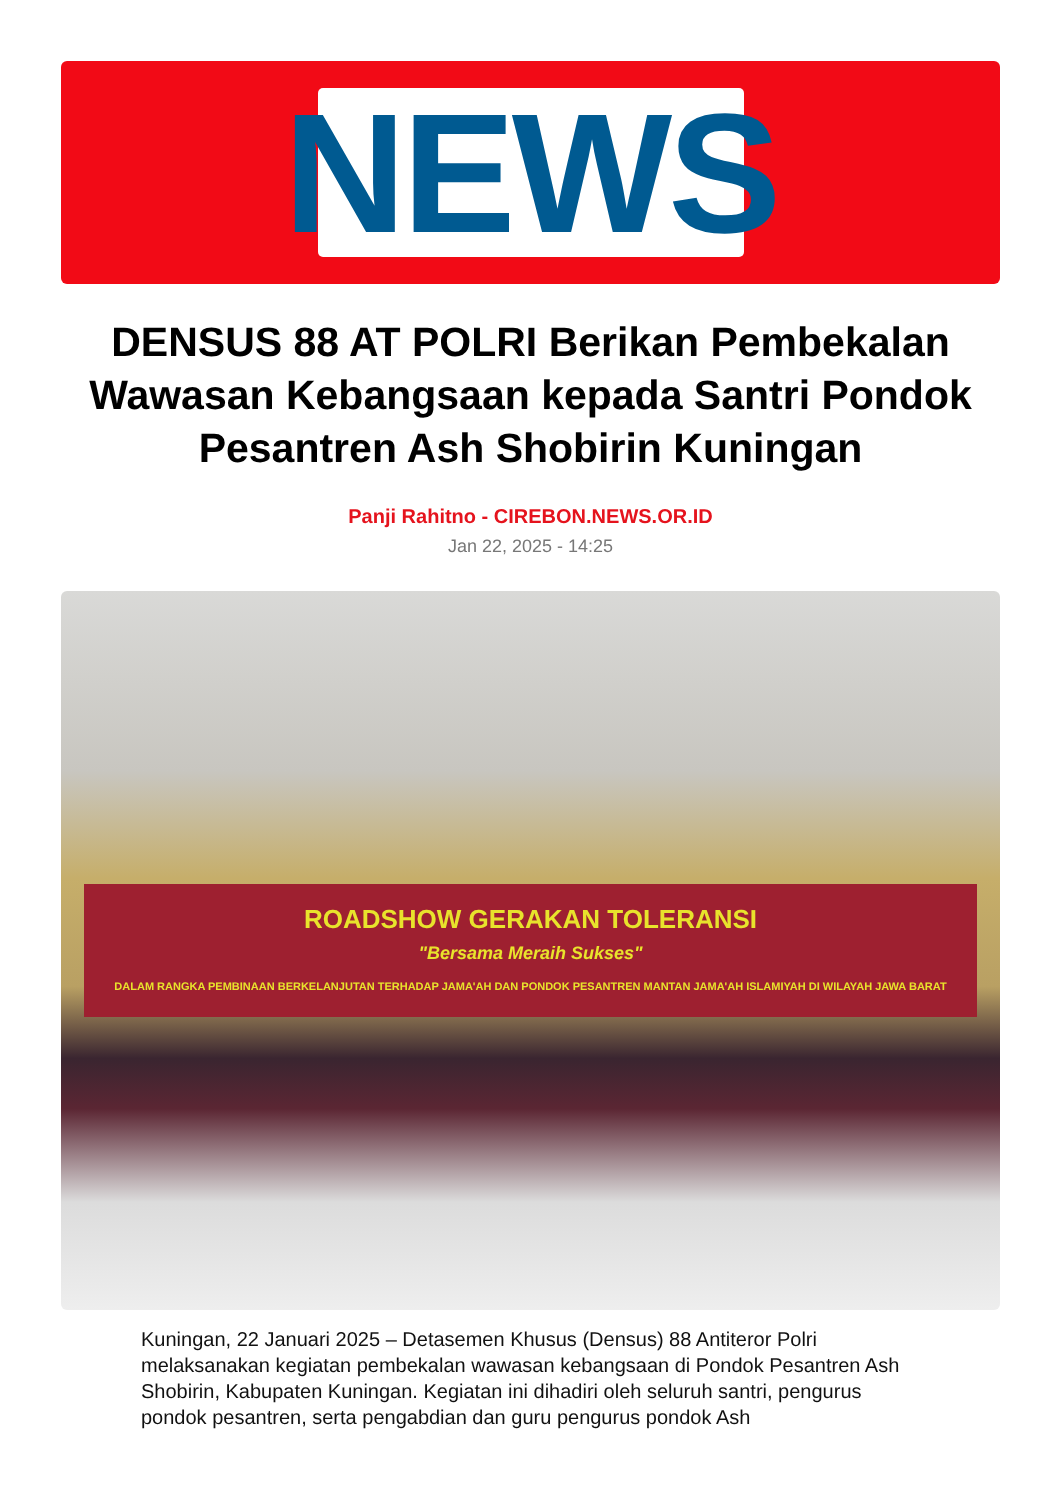NEWS
DENSUS 88 AT POLRI Berikan Pembekalan Wawasan Kebangsaan kepada Santri Pondok Pesantren Ash Shobirin Kuningan
Panji Rahitno - CIREBON.NEWS.OR.ID
Jan 22, 2025 - 14:25
ROADSHOW GERAKAN TOLERANSI
"Bersama Meraih Sukses"
DALAM RANGKA PEMBINAAN BERKELANJUTAN TERHADAP JAMA'AH DAN PONDOK PESANTREN MANTAN JAMA'AH ISLAMIYAH DI WILAYAH JAWA BARAT
Kuningan, 22 Januari 2025 – Detasemen Khusus (Densus) 88 Antiteror Polri melaksanakan kegiatan pembekalan wawasan kebangsaan di Pondok Pesantren Ash Shobirin, Kabupaten Kuningan. Kegiatan ini dihadiri oleh seluruh santri, pengurus pondok pesantren, serta pengabdian dan guru pengurus pondok Ash